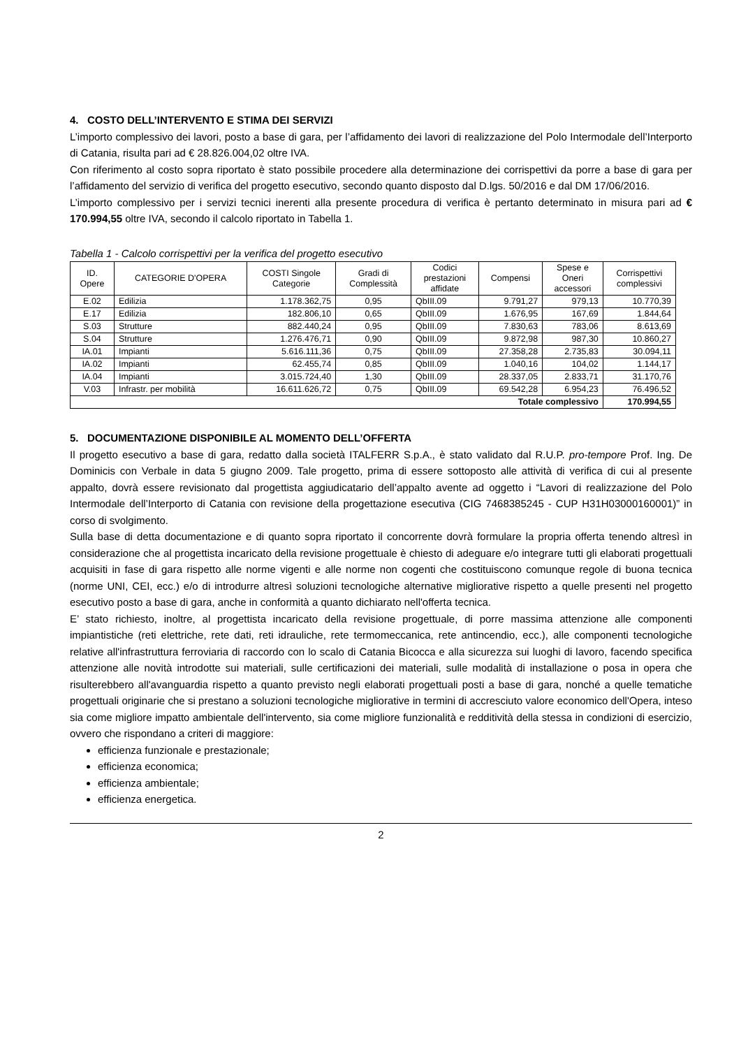4. COSTO DELL’INTERVENTO E STIMA DEI SERVIZI
L’importo complessivo dei lavori, posto a base di gara, per l’affidamento dei lavori di realizzazione del Polo Intermodale dell’Interporto di Catania, risulta pari ad € 28.826.004,02 oltre IVA.
Con riferimento al costo sopra riportato è stato possibile procedere alla determinazione dei corrispettivi da porre a base di gara per l’affidamento del servizio di verifica del progetto esecutivo, secondo quanto disposto dal D.lgs. 50/2016 e dal DM 17/06/2016.
L’importo complessivo per i servizi tecnici inerenti alla presente procedura di verifica è pertanto determinato in misura pari ad € 170.994,55 oltre IVA, secondo il calcolo riportato in Tabella 1.
Tabella 1 - Calcolo corrispettivi per la verifica del progetto esecutivo
| ID. Opere | CATEGORIE D'OPERA | COSTI Singole Categorie | Gradi di Complessità | Codici prestazioni affidate | Compensi | Spese e Oneri accessori | Corrispettivi complessivi |
| --- | --- | --- | --- | --- | --- | --- | --- |
| E.02 | Edilizia | 1.178.362,75 | 0,95 | QbIII.09 | 9.791,27 | 979,13 | 10.770,39 |
| E.17 | Edilizia | 182.806,10 | 0,65 | QbIII.09 | 1.676,95 | 167,69 | 1.844,64 |
| S.03 | Strutture | 882.440,24 | 0,95 | QbIII.09 | 7.830,63 | 783,06 | 8.613,69 |
| S.04 | Strutture | 1.276.476,71 | 0,90 | QbIII.09 | 9.872,98 | 987,30 | 10.860,27 |
| IA.01 | Impianti | 5.616.111,36 | 0,75 | QbIII.09 | 27.358,28 | 2.735,83 | 30.094,11 |
| IA.02 | Impianti | 62.455,74 | 0,85 | QbIII.09 | 1.040,16 | 104,02 | 1.144,17 |
| IA.04 | Impianti | 3.015.724,40 | 1,30 | QbIII.09 | 28.337,05 | 2.833,71 | 31.170,76 |
| V.03 | Infrastr. per mobilità | 16.611.626,72 | 0,75 | QbIII.09 | 69.542,28 | 6.954,23 | 76.496,52 |
| Totale complessivo | | | | | | | 170.994,55 |
5. DOCUMENTAZIONE DISPONIBILE AL MOMENTO DELL’OFFERTA
Il progetto esecutivo a base di gara, redatto dalla società ITALFERR S.p.A., è stato validato dal R.U.P. pro-tempore Prof. Ing. De Dominicis con Verbale in data 5 giugno 2009. Tale progetto, prima di essere sottoposto alle attività di verifica di cui al presente appalto, dovrà essere revisionato dal progettista aggiudicatario dell’appalto avente ad oggetto i “Lavori di realizzazione del Polo Intermodale dell’Interporto di Catania con revisione della progettazione esecutiva (CIG 7468385245 - CUP H31H03000160001)” in corso di svolgimento.
Sulla base di detta documentazione e di quanto sopra riportato il concorrente dovrà formulare la propria offerta tenendo altresì in considerazione che al progettista incaricato della revisione progettuale è chiesto di adeguare e/o integrare tutti gli elaborati progettuali acquisiti in fase di gara rispetto alle norme vigenti e alle norme non cogenti che costituiscono comunque regole di buona tecnica (norme UNI, CEI, ecc.) e/o di introdurre altresì soluzioni tecnologiche alternative migliorative rispetto a quelle presenti nel progetto esecutivo posto a base di gara, anche in conformità a quanto dichiarato nell'offerta tecnica.
E’ stato richiesto, inoltre, al progettista incaricato della revisione progettuale, di porre massima attenzione alle componenti impiantistiche (reti elettriche, rete dati, reti idrauliche, rete termomeccanica, rete antincendio, ecc.), alle componenti tecnologiche relative all'infrastruttura ferroviaria di raccordo con lo scalo di Catania Bicocca e alla sicurezza sui luoghi di lavoro, facendo specifica attenzione alle novità introdotte sui materiali, sulle certificazioni dei materiali, sulle modalità di installazione o posa in opera che risulterebbero all'avanguardia rispetto a quanto previsto negli elaborati progettuali posti a base di gara, nonché a quelle tematiche progettuali originarie che si prestano a soluzioni tecnologiche migliorative in termini di accresciuto valore economico dell'Opera, inteso sia come migliore impatto ambientale dell'intervento, sia come migliore funzionalità e redditività della stessa in condizioni di esercizio, ovvero che rispondano a criteri di maggiore:
efficienza funzionale e prestazionale;
efficienza economica;
efficienza ambientale;
efficienza energetica.
2